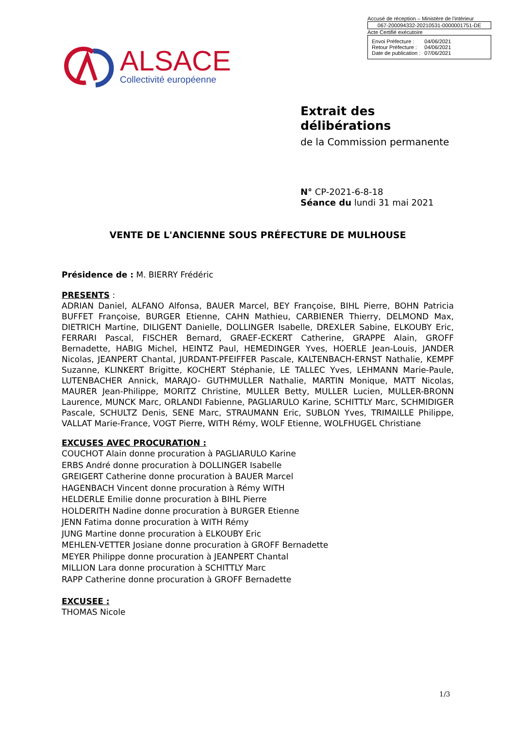Accusé de réception – Ministère de l'intérieur
067-200094332-20210531-0000001751-DE
Acte Certifié exécutoire
| Envoi Préfecture : | 04/06/2021 |
| Retour Préfecture : | 04/06/2021 |
| Date de publication : | 07/06/2021 |
ALSACE Collectivité européenne
Extrait des
délibérations
de la Commission permanente
N° CP-2021-6-8-18
Séance du lundi 31 mai 2021
VENTE DE L'ANCIENNE SOUS PRÉFECTURE DE MULHOUSE
Présidence de : M. BIERRY Frédéric
PRESENTS :
ADRIAN Daniel, ALFANO Alfonsa, BAUER Marcel, BEY Françoise, BIHL Pierre, BOHN Patricia BUFFET Françoise, BURGER Etienne, CAHN Mathieu, CARBIENER Thierry, DELMOND Max, DIETRICH Martine, DILIGENT Danielle, DOLLINGER Isabelle, DREXLER Sabine, ELKOUBY Eric, FERRARI Pascal, FISCHER Bernard, GRAEF-ECKERT Catherine, GRAPPE Alain, GROFF Bernadette, HABIG Michel, HEINTZ Paul, HEMEDINGER Yves, HOERLE Jean-Louis, JANDER Nicolas, JEANPERT Chantal, JURDANT-PFEIFFER Pascale, KALTENBACH-ERNST Nathalie, KEMPF Suzanne, KLINKERT Brigitte, KOCHERT Stéphanie, LE TALLEC Yves, LEHMANN Marie-Paule, LUTENBACHER Annick, MARAJO- GUTHMULLER Nathalie, MARTIN Monique, MATT Nicolas, MAURER Jean-Philippe, MORITZ Christine, MULLER Betty, MULLER Lucien, MULLER-BRONN Laurence, MUNCK Marc, ORLANDI Fabienne, PAGLIARULO Karine, SCHITTLY Marc, SCHMIDIGER Pascale, SCHULTZ Denis, SENE Marc, STRAUMANN Eric, SUBLON Yves, TRIMAILLE Philippe, VALLAT Marie-France, VOGT Pierre, WITH Rémy, WOLF Etienne, WOLFHUGEL Christiane
EXCUSES AVEC PROCURATION :
COUCHOT Alain donne procuration à PAGLIARULO Karine
ERBS André donne procuration à DOLLINGER Isabelle
GREIGERT Catherine donne procuration à BAUER Marcel
HAGENBACH Vincent donne procuration à Rémy WITH
HELDERLE Emilie donne procuration à BIHL Pierre
HOLDERITH Nadine donne procuration à BURGER Etienne
JENN Fatima donne procuration à WITH Rémy
JUNG Martine donne procuration à ELKOUBY Eric
MEHLEN-VETTER Josiane donne procuration à GROFF Bernadette
MEYER Philippe donne procuration à JEANPERT Chantal
MILLION Lara donne procuration à SCHITTLY Marc
RAPP Catherine donne procuration à GROFF Bernadette
EXCUSEE :
THOMAS Nicole
1/3